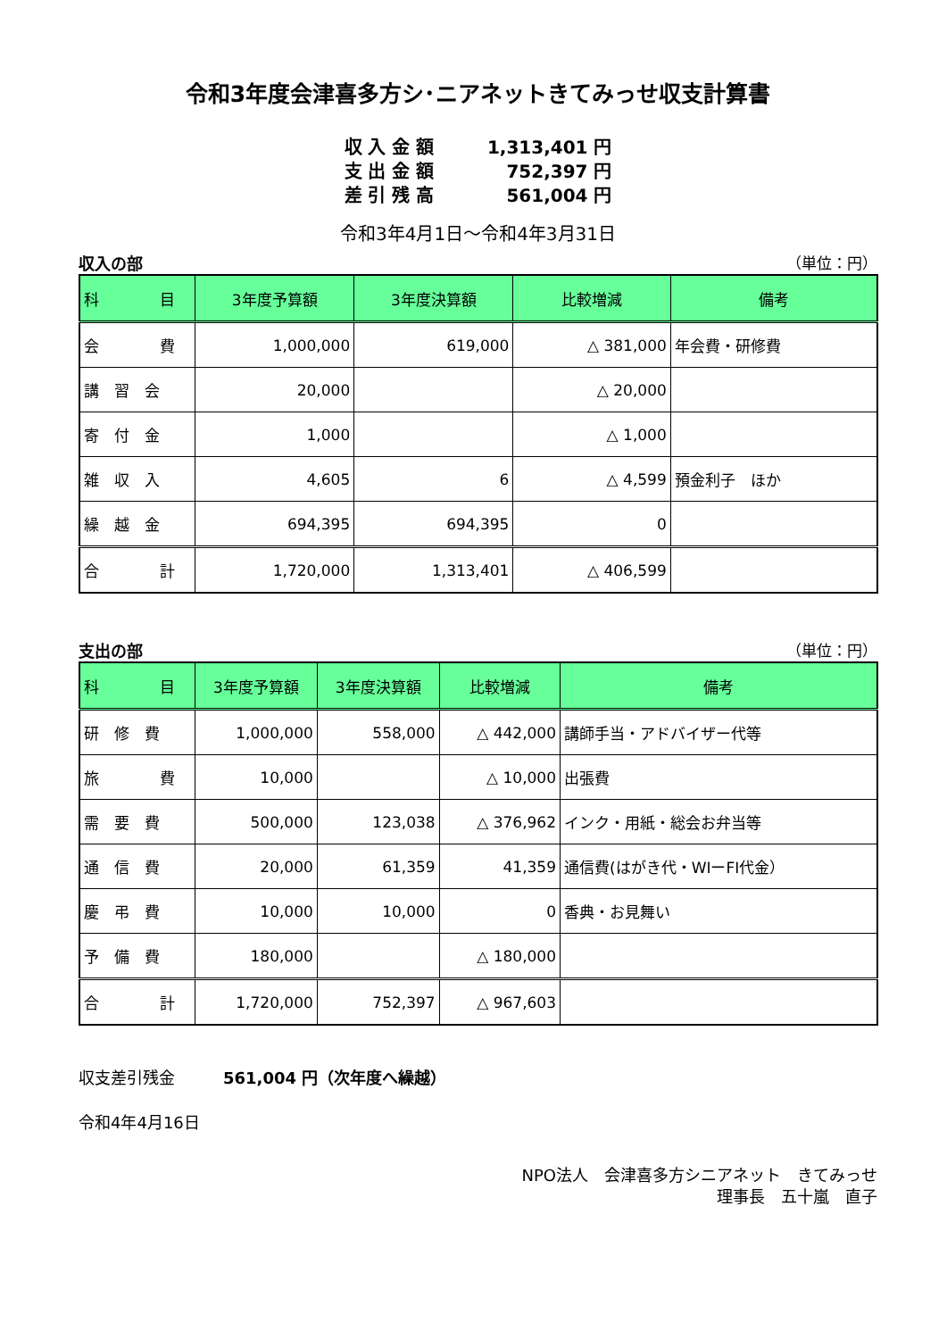令和3年度会津喜多方シ･ニアネットきてみっせ収支計算書
収 入 金 額 1,313,401 円
支 出 金 額 752,397 円
差 引 残 高 561,004 円
令和3年4月1日～令和4年3月31日
収入の部 （単位：円）
| 科 目 | 3年度予算額 | 3年度決算額 | 比較増減 | 備考 |
| --- | --- | --- | --- | --- |
| 会 費 | 1,000,000 | 619,000 | △ 381,000 | 年会費・研修費 |
| 講 習 会 | 20,000 | | △ 20,000 | |
| 寄 付 金 | 1,000 | | △ 1,000 | |
| 雑 収 入 | 4,605 | 6 | △ 4,599 | 預金利子 ほか |
| 繰 越 金 | 694,395 | 694,395 | 0 | |
| 合 計 | 1,720,000 | 1,313,401 | △ 406,599 | |
支出の部 （単位：円）
| 科 目 | 3年度予算額 | 3年度決算額 | 比較増減 | 備考 |
| --- | --- | --- | --- | --- |
| 研 修 費 | 1,000,000 | 558,000 | △ 442,000 | 講師手当・アドバイザー代等 |
| 旅 費 | 10,000 | | △ 10,000 | 出張費 |
| 需 要 費 | 500,000 | 123,038 | △ 376,962 | インク・用紙・総会お弁当等 |
| 通 信 費 | 20,000 | 61,359 | 41,359 | 通信費(はがき代・WIーFI代金） |
| 慶 弔 費 | 10,000 | 10,000 | 0 | 香典・お見舞い |
| 予 備 費 | 180,000 | | △ 180,000 | |
| 合 計 | 1,720,000 | 752,397 | △ 967,603 | |
収支差引残金　　　561,004 円（次年度へ繰越）
令和4年4月16日
NPO法人　会津喜多方シニアネット　きてみっせ
理事長　五十嵐　直子